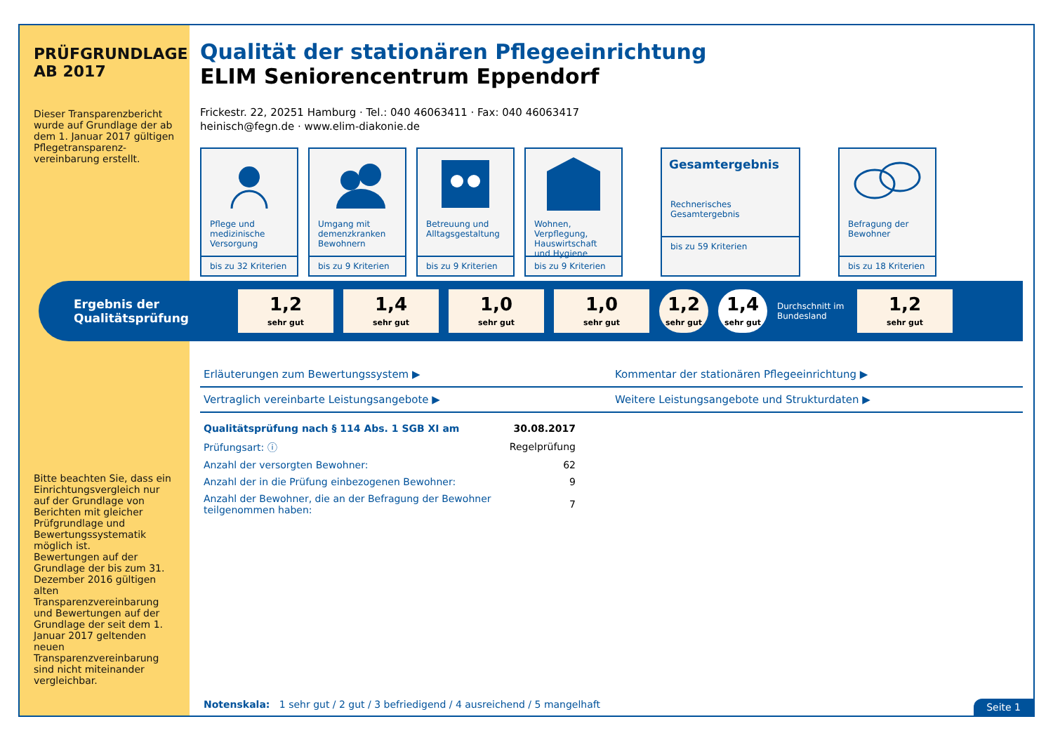PRÜFGRUNDLAGE AB 2017
Dieser Transparenzbericht wurde auf Grundlage der ab dem 1. Januar 2017 gültigen Pflegetransparenz-vereinbarung erstellt.
Bitte beachten Sie, dass ein Einrichtungsvergleich nur auf der Grundlage von Berichten mit gleicher Prüfgrundlage und Bewertungssystematik möglich ist.
Bewertungen auf der Grundlage der bis zum 31. Dezember 2016 gültigen alten Transparenzvereinbarung und Bewertungen auf der Grundlage der seit dem 1. Januar 2017 geltenden neuen Transparenzvereinbarung sind nicht miteinander vergleichbar.
Qualität der stationären Pflegeeinrichtung
ELIM Seniorencentrum Eppendorf
Frickestr. 22, 20251 Hamburg · Tel.: 040 46063411 · Fax: 040 46063417
heinisch@fegn.de · www.elim-diakonie.de
Pflege und medizinische Versorgung
bis zu 32 Kriterien
Umgang mit demenzkranken Bewohnern
bis zu 9 Kriterien
Betreuung und Alltagsgestaltung
bis zu 9 Kriterien
Wohnen, Verpflegung, Hauswirtschaft und Hygiene
bis zu 9 Kriterien
Gesamtergebnis
Rechnerisches Gesamtergebnis
bis zu 59 Kriterien
Befragung der Bewohner
bis zu 18 Kriterien
Ergebnis der Qualitätsprüfung
1,2
sehr gut
1,4
sehr gut
1,0
sehr gut
1,0
sehr gut
1,2
sehr gut
1,4
sehr gut
Durchschnitt im Bundesland
1,2
sehr gut
Erläuterungen zum Bewertungssystem ▶
Kommentar der stationären Pflegeeinrichtung ▶
Vertraglich vereinbarte Leistungsangebote ▶
Weitere Leistungsangebote und Strukturdaten ▶
| Qualitätsprüfung nach § 114 Abs. 1 SGB XI am | 30.08.2017 |
| Prüfungsart: ⓘ | Regelprüfung |
| Anzahl der versorgten Bewohner: | 62 |
| Anzahl der in die Prüfung einbezogenen Bewohner: | 9 |
| Anzahl der Bewohner, die an der Befragung der Bewohner teilgenommen haben: | 7 |
Notenskala: 1 sehr gut / 2 gut / 3 befriedigend / 4 ausreichend / 5 mangelhaft
Seite 1